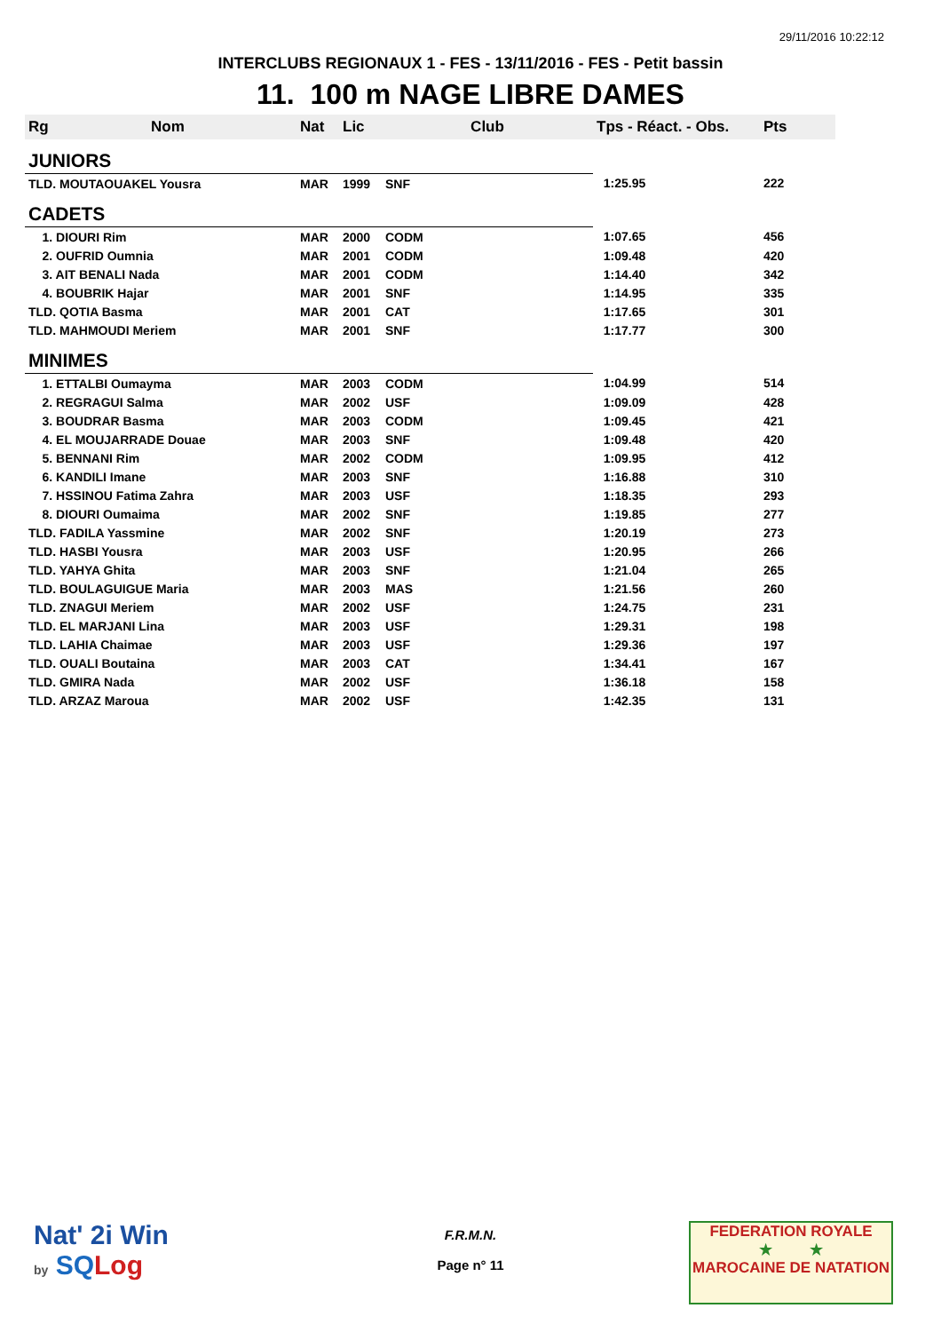29/11/2016 10:22:12
INTERCLUBS REGIONAUX 1 - FES - 13/11/2016 - FES - Petit bassin
11. 100 m NAGE LIBRE DAMES
| Rg | Nom | Nat | Lic | Club | Tps - Réact. - Obs. | Pts |
| --- | --- | --- | --- | --- | --- | --- |
| JUNIORS | | | | | | |
| TLD. MOUTAOUAKEL Yousra | | MAR | 1999 | SNF | 1:25.95 | 222 |
| CADETS | | | | | | |
| 1. DIOURI Rim | | MAR | 2000 | CODM | 1:07.65 | 456 |
| 2. OUFRID Oumnia | | MAR | 2001 | CODM | 1:09.48 | 420 |
| 3. AIT BENALI Nada | | MAR | 2001 | CODM | 1:14.40 | 342 |
| 4. BOUBRIK Hajar | | MAR | 2001 | SNF | 1:14.95 | 335 |
| TLD. QOTIA Basma | | MAR | 2001 | CAT | 1:17.65 | 301 |
| TLD. MAHMOUDI Meriem | | MAR | 2001 | SNF | 1:17.77 | 300 |
| MINIMES | | | | | | |
| 1. ETTALBI Oumayma | | MAR | 2003 | CODM | 1:04.99 | 514 |
| 2. REGRAGUI Salma | | MAR | 2002 | USF | 1:09.09 | 428 |
| 3. BOUDRAR Basma | | MAR | 2003 | CODM | 1:09.45 | 421 |
| 4. EL MOUJARRADE Douae | | MAR | 2003 | SNF | 1:09.48 | 420 |
| 5. BENNANI Rim | | MAR | 2002 | CODM | 1:09.95 | 412 |
| 6. KANDILI Imane | | MAR | 2003 | SNF | 1:16.88 | 310 |
| 7. HSSINOU Fatima Zahra | | MAR | 2003 | USF | 1:18.35 | 293 |
| 8. DIOURI Oumaima | | MAR | 2002 | SNF | 1:19.85 | 277 |
| TLD. FADILA Yassmine | | MAR | 2002 | SNF | 1:20.19 | 273 |
| TLD. HASBI Yousra | | MAR | 2003 | USF | 1:20.95 | 266 |
| TLD. YAHYA Ghita | | MAR | 2003 | SNF | 1:21.04 | 265 |
| TLD. BOULAGUIGUE Maria | | MAR | 2003 | MAS | 1:21.56 | 260 |
| TLD. ZNAGUI Meriem | | MAR | 2002 | USF | 1:24.75 | 231 |
| TLD. EL MARJANI Lina | | MAR | 2003 | USF | 1:29.31 | 198 |
| TLD. LAHIA Chaimae | | MAR | 2003 | USF | 1:29.36 | 197 |
| TLD. OUALI Boutaina | | MAR | 2003 | CAT | 1:34.41 | 167 |
| TLD. GMIRA Nada | | MAR | 2002 | USF | 1:36.18 | 158 |
| TLD. ARZAZ Maroua | | MAR | 2002 | USF | 1:42.35 | 131 |
Nat' 2i Win
by SQ Log
F.R.M.N.
Page n° 11
FEDERATION ROYALE
★ ★
MAROCAINE DE NATATION